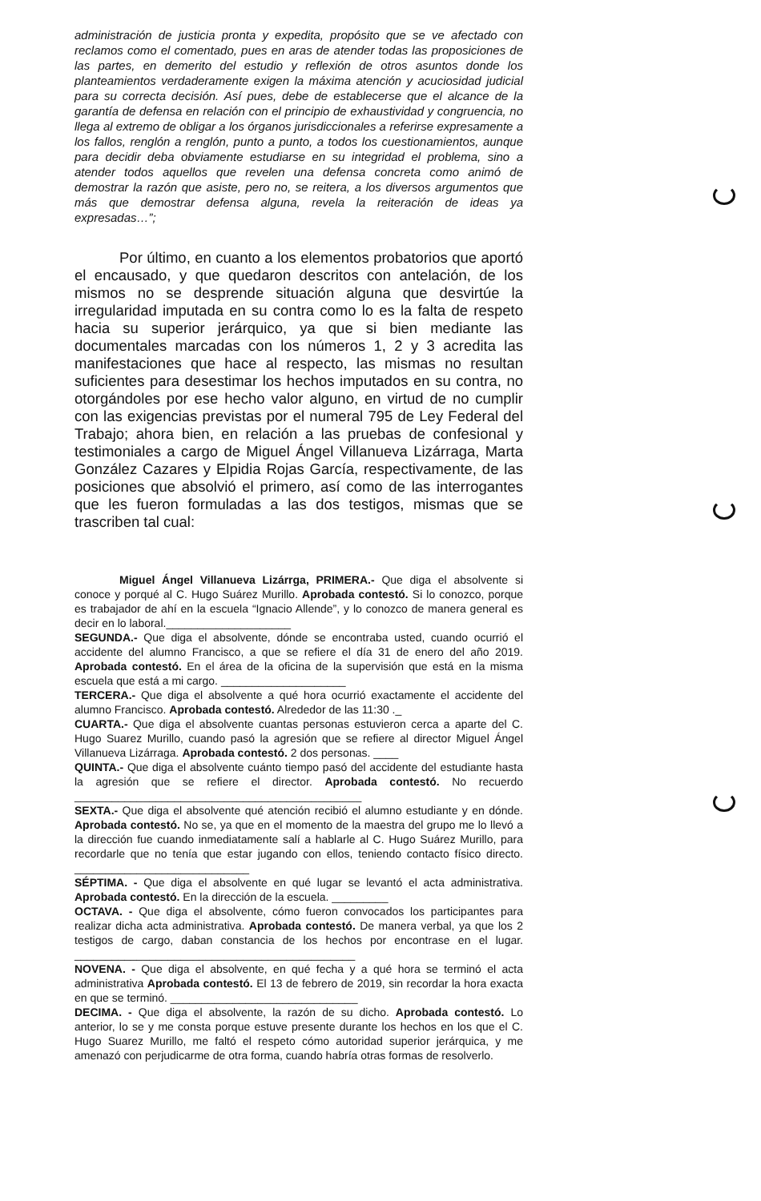administración de justicia pronta y expedita, propósito que se ve afectado con reclamos como el comentado, pues en aras de atender todas las proposiciones de las partes, en demerito del estudio y reflexión de otros asuntos donde los planteamientos verdaderamente exigen la máxima atención y acuciosidad judicial para su correcta decisión. Así pues, debe de establecerse que el alcance de la garantía de defensa en relación con el principio de exhaustividad y congruencia, no llega al extremo de obligar a los órganos jurisdiccionales a referirse expresamente a los fallos, renglón a renglón, punto a punto, a todos los cuestionamientos, aunque para decidir deba obviamente estudiarse en su integridad el problema, sino a atender todos aquellos que revelen una defensa concreta como animó de demostrar la razón que asiste, pero no, se reitera, a los diversos argumentos que más que demostrar defensa alguna, revela la reiteración de ideas ya expresadas…”;
Por último, en cuanto a los elementos probatorios que aportó el encausado, y que quedaron descritos con antelación, de los mismos no se desprende situación alguna que desvirtúe la irregularidad imputada en su contra como lo es la falta de respeto hacia su superior jerárquico, ya que si bien mediante las documentales marcadas con los números 1, 2 y 3 acredita las manifestaciones que hace al respecto, las mismas no resultan suficientes para desestimar los hechos imputados en su contra, no otorgándoles por ese hecho valor alguno, en virtud de no cumplir con las exigencias previstas por el numeral 795 de Ley Federal del Trabajo; ahora bien, en relación a las pruebas de confesional y testimoniales a cargo de Miguel Ángel Villanueva Lizárraga, Marta González Cazares y Elpidia Rojas García, respectivamente, de las posiciones que absolvió el primero, así como de las interrogantes que les fueron formuladas a las dos testigos, mismas que se trascriben tal cual:
Miguel Ángel Villanueva Lizárrga, PRIMERA.- Que diga el absolvente si conoce y porqué al C. Hugo Suárez Murillo. Aprobada contestó. Si lo conozco, porque es trabajador de ahí en la escuela “Ignacio Allende”, y lo conozco de manera general es decir en lo laboral.____________________
SEGUNDA.- Que diga el absolvente, dónde se encontraba usted, cuando ocurrió el accidente del alumno Francisco, a que se refiere el día 31 de enero del año 2019. Aprobada contestó. En el área de la oficina de la supervisión que está en la misma escuela que está a mi cargo. ____________________
TERCERA.- Que diga el absolvente a qué hora ocurrió exactamente el accidente del alumno Francisco. Aprobada contestó. Alrededor de las 11:30 ._
CUARTA.- Que diga el absolvente cuantas personas estuvieron cerca a aparte del C. Hugo Suarez Murillo, cuando pasó la agresión que se refiere al director Miguel Ángel Villanueva Lizárraga. Aprobada contestó. 2 dos personas. ____
QUINTA.- Que diga el absolvente cuánto tiempo pasó del accidente del estudiante hasta la agresión que se refiere el director. Aprobada contestó. No recuerdo ______________________________________________
SEXTA.- Que diga el absolvente qué atención recibió el alumno estudiante y en dónde. Aprobada contestó. No se, ya que en el momento de la maestra del grupo me lo llevó a la dirección fue cuando inmediatamente salí a hablarle al C. Hugo Suárez Murillo, para recordarle que no tenía que estar jugando con ellos, teniendo contacto físico directo. ____________________________
SÉPTIMA. - Que diga el absolvente en qué lugar se levantó el acta administrativa. Aprobada contestó. En la dirección de la escuela. _________
OCTAVA. - Que diga el absolvente, cómo fueron convocados los participantes para realizar dicha acta administrativa. Aprobada contestó. De manera verbal, ya que los 2 testigos de cargo, daban constancia de los hechos por encontrase en el lugar. _____________________________________________
NOVENA. - Que diga el absolvente, en qué fecha y a qué hora se terminó el acta administrativa Aprobada contestó. El 13 de febrero de 2019, sin recordar la hora exacta en que se terminó. ______________________________
DECIMA. - Que diga el absolvente, la razón de su dicho. Aprobada contestó. Lo anterior, lo se y me consta porque estuve presente durante los hechos en los que el C. Hugo Suarez Murillo, me faltó el respeto cómo autoridad superior jerárquica, y me amenazó con perjudicarme de otra forma, cuando habría otras formas de resolverlo.